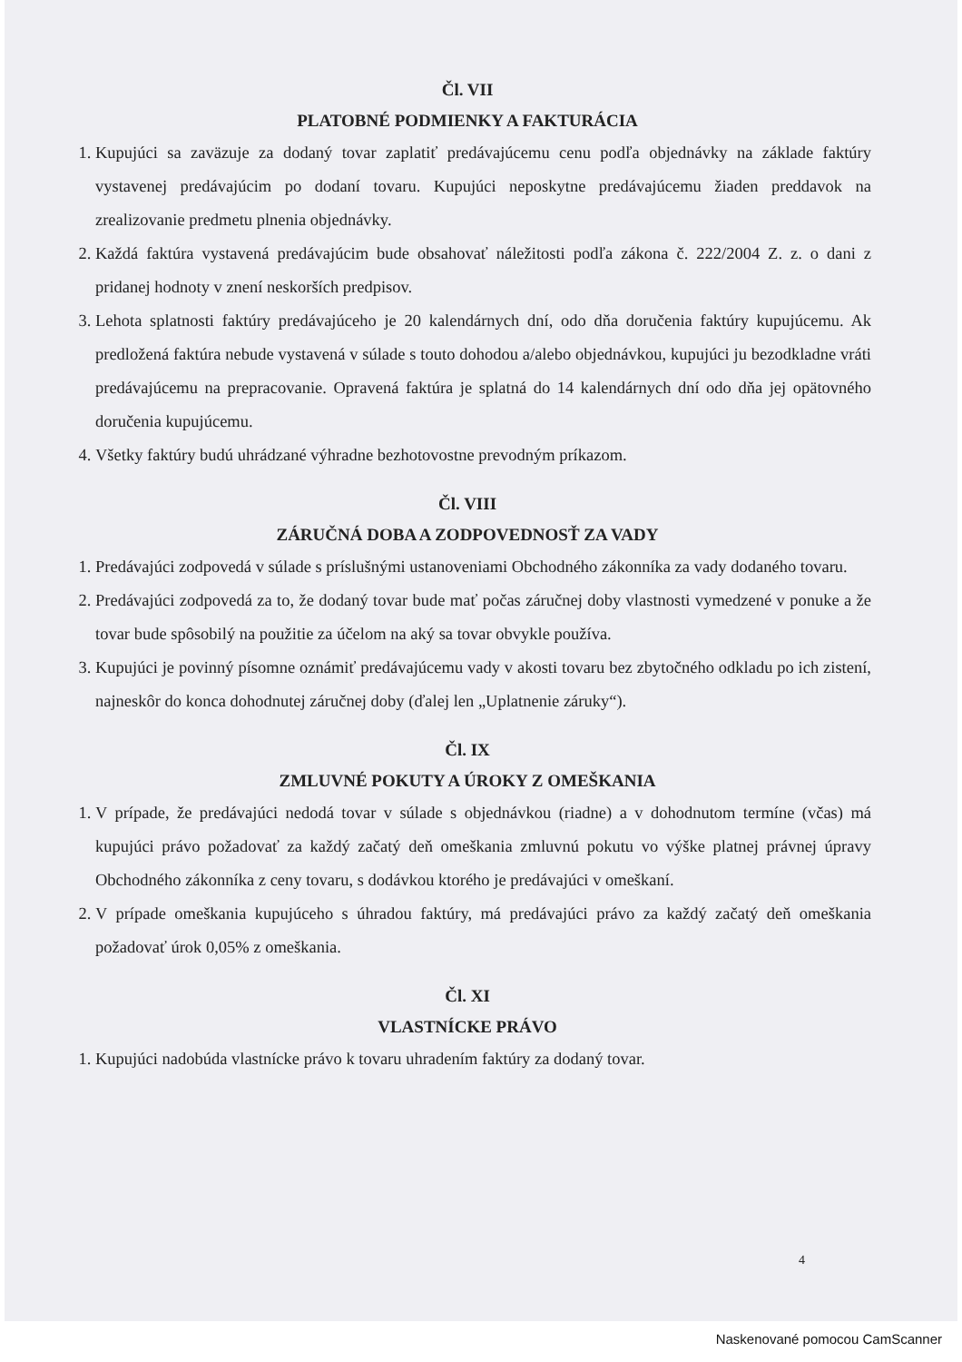Čl. VII
PLATOBNÉ PODMIENKY A FAKTURÁCIA
1. Kupujúci sa zaväzuje za dodaný tovar zaplatiť predávajúcemu cenu podľa objednávky na základe faktúry vystavenej predávajúcim po dodaní tovaru. Kupujúci neposkytne predávajúcemu žiaden preddavok na zrealizovanie predmetu plnenia objednávky.
2. Každá faktúra vystavená predávajúcim bude obsahovať náležitosti podľa zákona č. 222/2004 Z. z. o dani z pridanej hodnoty v znení neskorších predpisov.
3. Lehota splatnosti faktúry predávajúceho je 20 kalendárnych dní, odo dňa doručenia faktúry kupujúcemu. Ak predložená faktúra nebude vystavená v súlade s touto dohodou a/alebo objednávkou, kupujúci ju bezodkladne vráti predávajúcemu na prepracovanie. Opravená faktúra je splatná do 14 kalendárnych dní odo dňa jej opätovného doručenia kupujúcemu.
4. Všetky faktúry budú uhrádzané výhradne bezhotovostne prevodným príkazom.
Čl. VIII
ZÁRUČNÁ DOBA A ZODPOVEDNOSŤ ZA VADY
1. Predávajúci zodpovedá v súlade s príslušnými ustanoveniami Obchodného zákonníka za vady dodaného tovaru.
2. Predávajúci zodpovedá za to, že dodaný tovar bude mať počas záručnej doby vlastnosti vymedzené v ponuke a že tovar bude spôsobilý na použitie za účelom na aký sa tovar obvykle používa.
3. Kupujúci je povinný písomne oznámiť predávajúcemu vady v akosti tovaru bez zbytočného odkladu po ich zistení, najneskôr do konca dohodnutej záručnej doby (ďalej len „Uplatnenie záruky“).
Čl. IX
ZMLUVNÉ POKUTY A ÚROKY Z OMEŠKANIA
1. V prípade, že predávajúci nedodá tovar v súlade s objednávkou (riadne) a v dohodnutom termíne (včas) má kupujúci právo požadovať za každý začatý deň omeškania zmluvnú pokutu vo výške platnej právnej úpravy Obchodného zákonníka z ceny tovaru, s dodávkou ktorého je predávajúci v omeškaní.
2. V prípade omeškania kupujúceho s úhradou faktúry, má predávajúci právo za každý začatý deň omeškania požadovať úrok 0,05% z omeškania.
Čl. XI
VLASTNÍCKE PRÁVO
1. Kupujúci nadobúda vlastnícke právo k tovaru uhradením faktúry za dodaný tovar.
4
Naskenované pomocou CamScanner